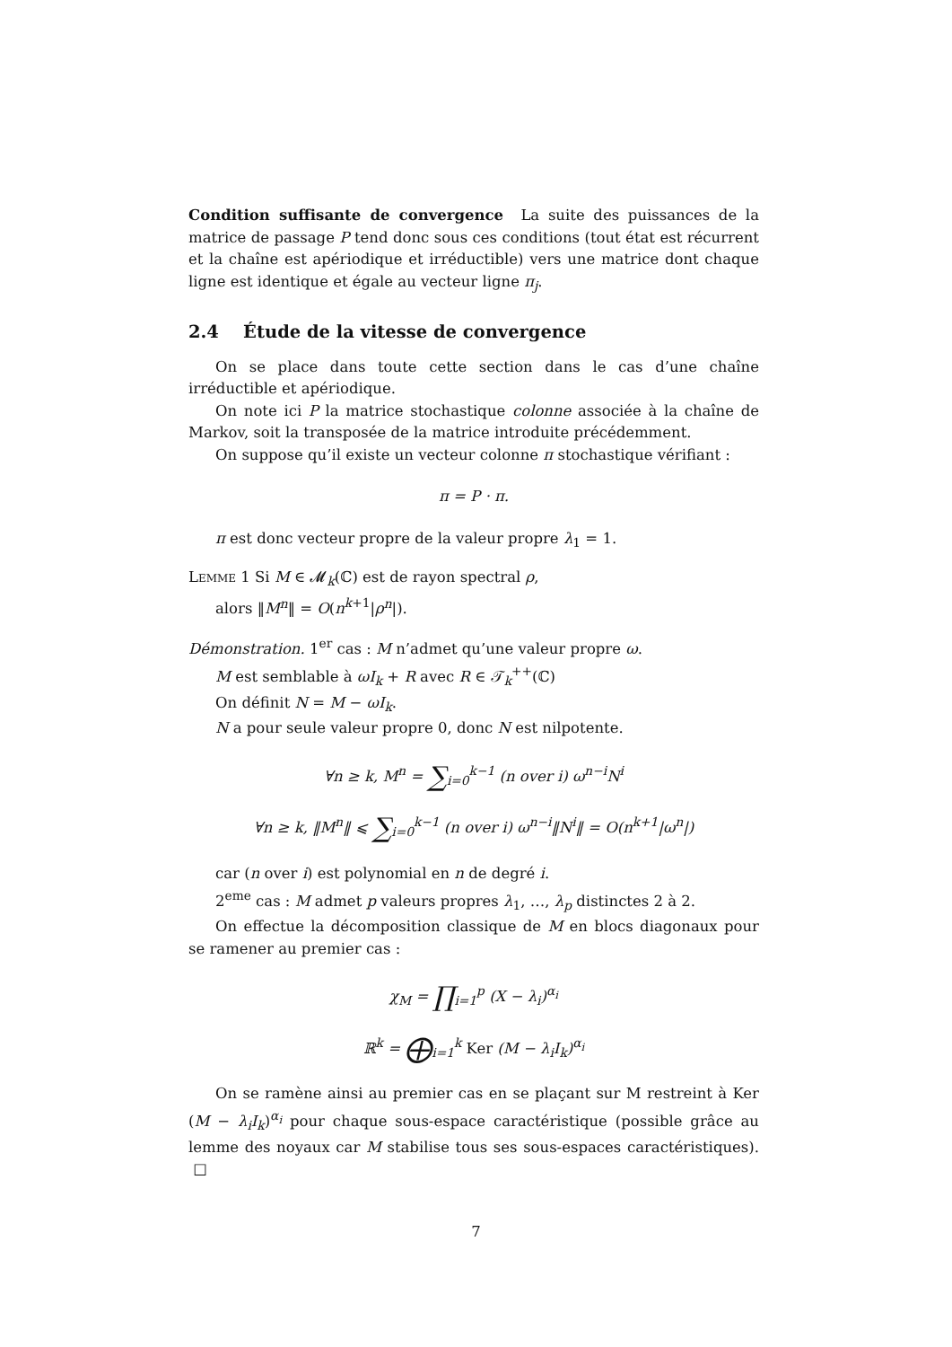Condition suffisante de convergence La suite des puissances de la matrice de passage P tend donc sous ces conditions (tout état est récurrent et la chaîne est apériodique et irréductible) vers une matrice dont chaque ligne est identique et égale au vecteur ligne π<sub>j</sub>.
2.4 Étude de la vitesse de convergence
On se place dans toute cette section dans le cas d’une chaîne irréductible et apériodique.
On note ici P la matrice stochastique colonne associée à la chaîne de Markov, soit la transposée de la matrice introduite précédemment.
On suppose qu’il existe un vecteur colonne π stochastique vérifiant :
π = P · π.
π est donc vecteur propre de la valeur propre λ<sub>1</sub> = 1.
Lemme 1 Si M ∈ 𝓜<sub>k</sub>(ℂ) est de rayon spectral ρ,
alors ‖M<sup>n</sup>‖ = O(n<sup>k+1</sup>|ρ<sup>n</sup>|).
Démonstration. 1<sup>er</sup> cas : M n’admet qu’une valeur propre ω.
M est semblable à ωI<sub>k</sub> + R avec R ∈ 𝒯<sub>k</sub><sup>++</sup>(ℂ)
On définit N = M − ωI<sub>k</sub>.
N a pour seule valeur propre 0, donc N est nilpotente.
∀n ≥ k, M<sup>n</sup> = ∑<sub>i=0</sub><sup>k−1</sup> (n over i) ω<sup>n−i</sup>N<sup>i</sup>
∀n ≥ k, ‖M<sup>n</sup>‖ ⩽ ∑<sub>i=0</sub><sup>k−1</sup> (n over i) ω<sup>n−i</sup>‖N<sup>i</sup>‖ = O(n<sup>k+1</sup>|ω<sup>n</sup>|)
car (n over i) est polynomial en n de degré i.
2<sup>eme</sup> cas : M admet p valeurs propres λ<sub>1</sub>, …, λ<sub>p</sub> distinctes 2 à 2.
On effectue la décomposition classique de M en blocs diagonaux pour se ramener au premier cas :
χ<sub>M</sub> = ∏<sub>i=1</sub><sup>p</sup> (X − λ<sub>i</sub>)<sup>α<sub>i</sub></sup>
ℝ<sup>k</sup> = ⨁<sub>i=1</sub><sup>k</sup> Ker (M − λ<sub>i</sub>I<sub>k</sub>)<sup>α<sub>i</sub></sup>
On se ramène ainsi au premier cas en se plaçant sur M restreint à Ker (M − λ<sub>i</sub>I<sub>k</sub>)<sup>α<sub>i</sub></sup> pour chaque sous-espace caractéristique (possible grâce au lemme des noyaux car M stabilise tous ses sous-espaces caractéristiques). □
7